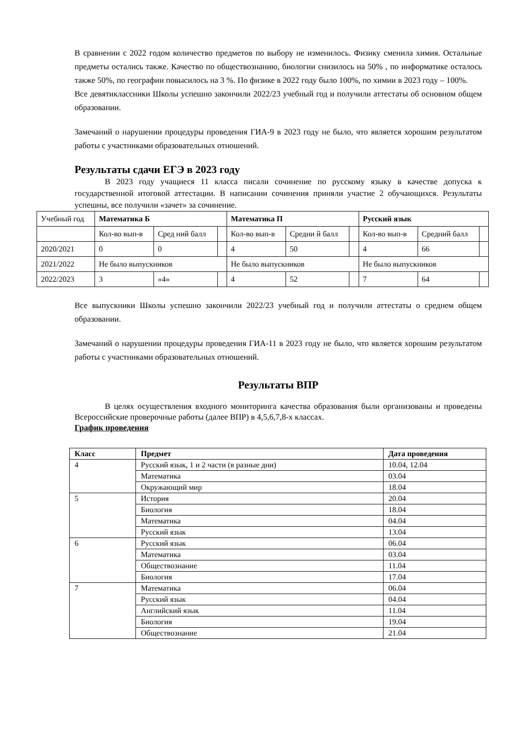В сравнении с 2022 годом количество предметов по выбору не изменилось. Физику сменила химия. Остальные предметы остались также. Качество по обществознанию, биологии снизилось на 50% , по информатике осталось также 50%, по географии повысилось на 3 %. По физике в 2022 году было 100%, по химии в 2023 году – 100%.
Все девятиклассники Школы успешно закончили 2022/23 учебный год и получили аттестаты об основном общем образовании.
Замечаний о нарушении процедуры проведения ГИА-9 в 2023 году не было, что является хорошим результатом работы с участниками образовательных отношений.
Результаты сдачи ЕГЭ в 2023 году
В 2023 году учащиеся 11 класса писали сочинение по русскому языку в качестве допуска к государственной итоговой аттестации. В написании сочинения приняли участие 2 обучающихся. Результаты успешны, все получили «зачет» за сочинение.
| Учебный год | Математика Б | | | Математика П | | | Русский язык | | |
| | Кол-во вып-в | Сред ний балл | | Кол-во вып-в | Средни й балл | | Кол-во вып-в | Средний балл | |
| 2020/2021 | 0 | 0 | | 4 | 50 | | 4 | 66 | |
| 2021/2022 | Не было выпускников | | | Не было выпускников | | | Не было выпускников | | |
| 2022/2023 | 3 | «4» | | 4 | 52 | | 7 | 64 | |
Все выпускники Школы успешно закончили 2022/23 учебный год и получили аттестаты о среднем общем образовании.
Замечаний о нарушении процедуры проведения ГИА-11 в 2023 году не было, что является хорошим результатом работы с участниками образовательных отношений.
Результаты ВПР
В целях осуществления входного мониторинга качества образования были организованы и проведены Всероссийские проверочные работы (далее ВПР) в 4,5,6,7,8-х классах.
График проведения
| Класс | Предмет | Дата проведения |
| --- | --- | --- |
| 4 | Русский язык, 1 и 2 части (в разные дни) | 10.04, 12.04 |
| | Математика | 03.04 |
| | Окружающий мир | 18.04 |
| 5 | История | 20.04 |
| | Биология | 18.04 |
| | Математика | 04.04 |
| | Русский язык | 13.04 |
| 6 | Русский язык | 06.04 |
| | Математика | 03.04 |
| | Обществознание | 11.04 |
| | Биология | 17.04 |
| 7 | Математика | 06.04 |
| | Русский язык | 04.04 |
| | Английский язык | 11.04 |
| | Биология | 19.04 |
| | Обществознание | 21.04 |